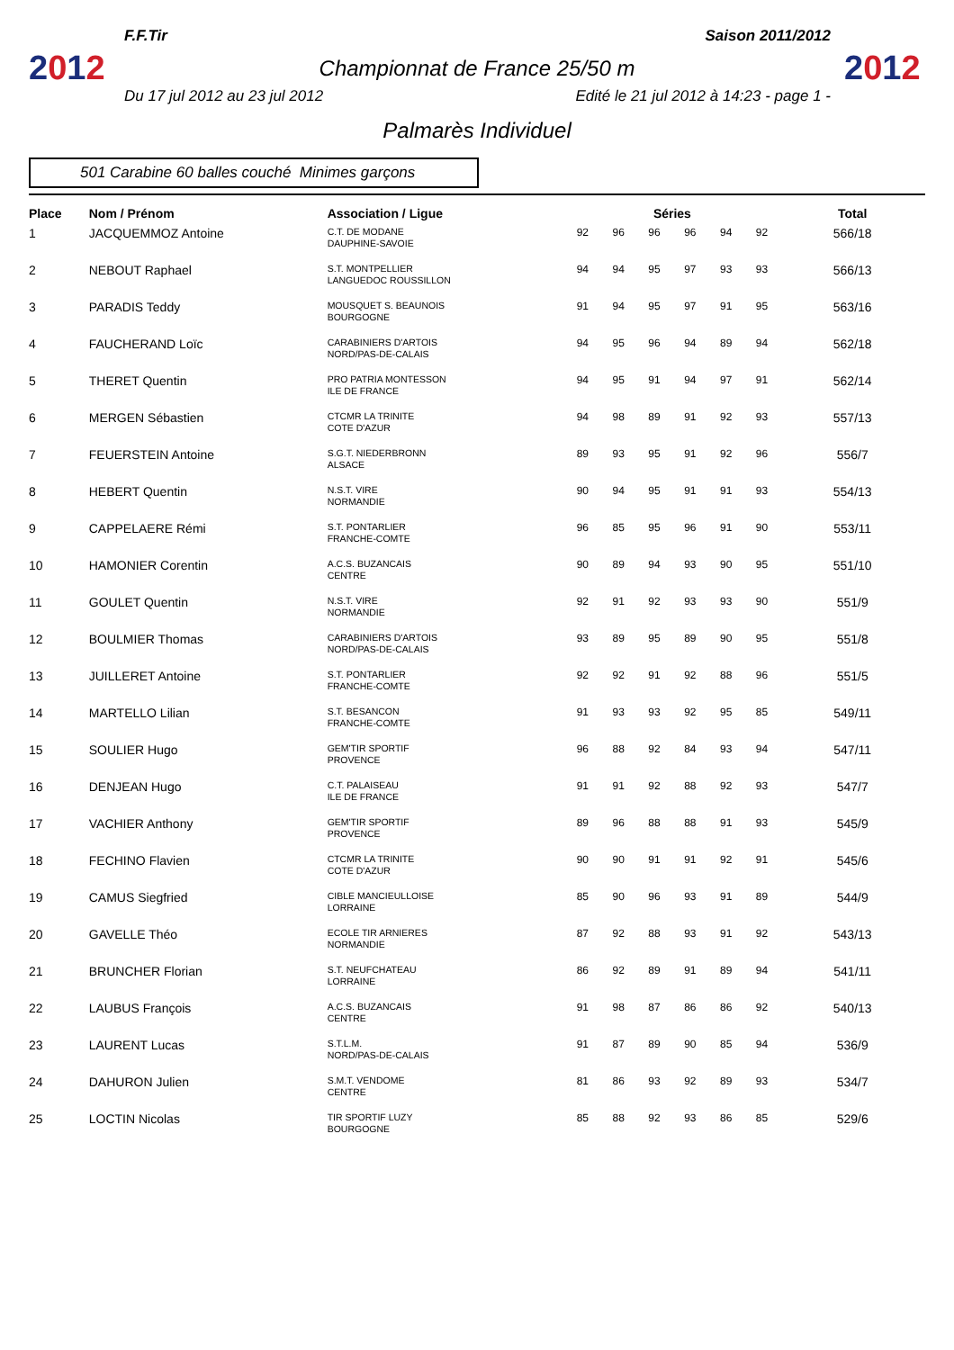F.F.Tir Saison 2011/2012
2012
Championnat de France 25/50 m
2012
Du 17 jul 2012 au 23 jul 2012 Edité le 21 jul 2012 à 14:23 - page 1 -
Palmarès Individuel
501 Carabine 60 balles couché Minimes garçons
| Place | Nom / Prénom | Association / Ligue | Séries | | | | | | Total |
| --- | --- | --- | --- | --- | --- | --- | --- | --- | --- |
| 1 | JACQUEMMOZ Antoine | C.T. DE MODANE DAUPHINE-SAVOIE | 92 | 96 | 96 | 96 | 94 | 92 | 566/18 |
| 2 | NEBOUT Raphael | S.T. MONTPELLIER LANGUEDOC ROUSSILLON | 94 | 94 | 95 | 97 | 93 | 93 | 566/13 |
| 3 | PARADIS Teddy | MOUSQUET S. BEAUNOIS BOURGOGNE | 91 | 94 | 95 | 97 | 91 | 95 | 563/16 |
| 4 | FAUCHERAND Loïc | CARABINIERS D'ARTOIS NORD/PAS-DE-CALAIS | 94 | 95 | 96 | 94 | 89 | 94 | 562/18 |
| 5 | THERET Quentin | PRO PATRIA MONTESSON ILE DE FRANCE | 94 | 95 | 91 | 94 | 97 | 91 | 562/14 |
| 6 | MERGEN Sébastien | CTCMR LA TRINITE COTE D'AZUR | 94 | 98 | 89 | 91 | 92 | 93 | 557/13 |
| 7 | FEUERSTEIN Antoine | S.G.T. NIEDERBRONN ALSACE | 89 | 93 | 95 | 91 | 92 | 96 | 556/7 |
| 8 | HEBERT Quentin | N.S.T. VIRE NORMANDIE | 90 | 94 | 95 | 91 | 91 | 93 | 554/13 |
| 9 | CAPPELAERE Rémi | S.T. PONTARLIER FRANCHE-COMTE | 96 | 85 | 95 | 96 | 91 | 90 | 553/11 |
| 10 | HAMONIER Corentin | A.C.S. BUZANCAIS CENTRE | 90 | 89 | 94 | 93 | 90 | 95 | 551/10 |
| 11 | GOULET Quentin | N.S.T. VIRE NORMANDIE | 92 | 91 | 92 | 93 | 93 | 90 | 551/9 |
| 12 | BOULMIER Thomas | CARABINIERS D'ARTOIS NORD/PAS-DE-CALAIS | 93 | 89 | 95 | 89 | 90 | 95 | 551/8 |
| 13 | JUILLERET Antoine | S.T. PONTARLIER FRANCHE-COMTE | 92 | 92 | 91 | 92 | 88 | 96 | 551/5 |
| 14 | MARTELLO Lilian | S.T. BESANCON FRANCHE-COMTE | 91 | 93 | 93 | 92 | 95 | 85 | 549/11 |
| 15 | SOULIER Hugo | GEM'TIR SPORTIF PROVENCE | 96 | 88 | 92 | 84 | 93 | 94 | 547/11 |
| 16 | DENJEAN Hugo | C.T. PALAISEAU ILE DE FRANCE | 91 | 91 | 92 | 88 | 92 | 93 | 547/7 |
| 17 | VACHIER Anthony | GEM'TIR SPORTIF PROVENCE | 89 | 96 | 88 | 88 | 91 | 93 | 545/9 |
| 18 | FECHINO Flavien | CTCMR LA TRINITE COTE D'AZUR | 90 | 90 | 91 | 91 | 92 | 91 | 545/6 |
| 19 | CAMUS Siegfried | CIBLE MANCIEULLOISE LORRAINE | 85 | 90 | 96 | 93 | 91 | 89 | 544/9 |
| 20 | GAVELLE Théo | ECOLE TIR ARNIERES NORMANDIE | 87 | 92 | 88 | 93 | 91 | 92 | 543/13 |
| 21 | BRUNCHER Florian | S.T. NEUFCHATEAU LORRAINE | 86 | 92 | 89 | 91 | 89 | 94 | 541/11 |
| 22 | LAUBUS François | A.C.S. BUZANCAIS CENTRE | 91 | 98 | 87 | 86 | 86 | 92 | 540/13 |
| 23 | LAURENT Lucas | S.T.L.M. NORD/PAS-DE-CALAIS | 91 | 87 | 89 | 90 | 85 | 94 | 536/9 |
| 24 | DAHURON Julien | S.M.T. VENDOME CENTRE | 81 | 86 | 93 | 92 | 89 | 93 | 534/7 |
| 25 | LOCTIN Nicolas | TIR SPORTIF LUZY BOURGOGNE | 85 | 88 | 92 | 93 | 86 | 85 | 529/6 |